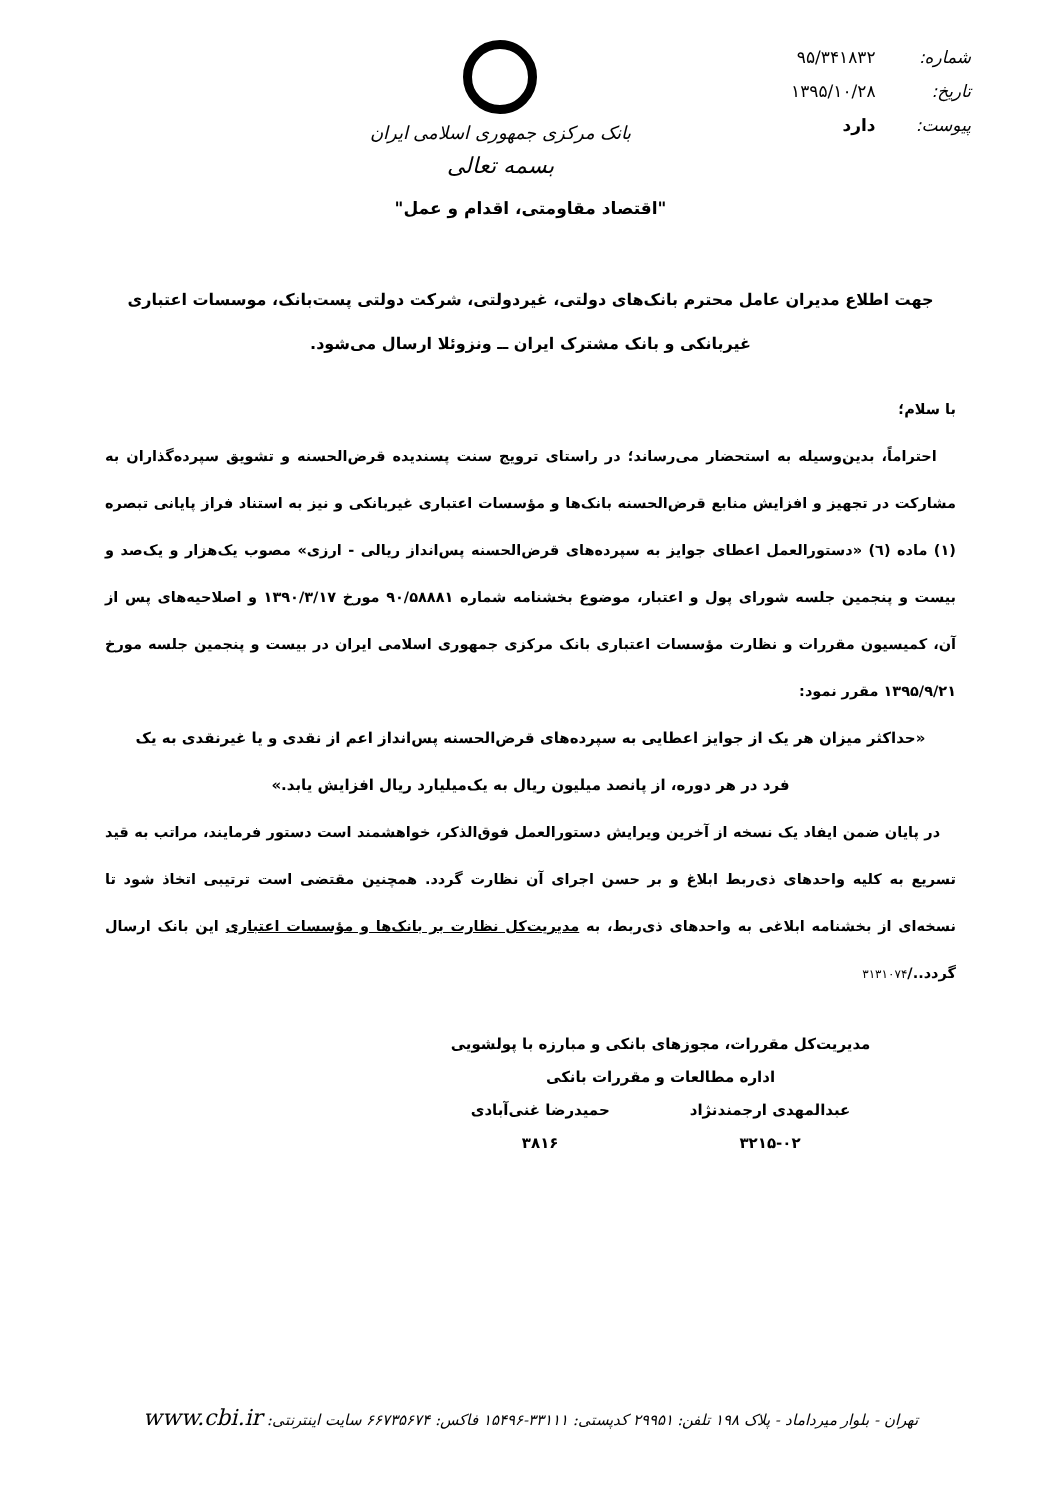شماره: ۹۵/۳۴۱۸۳۲
تاریخ: ۱۳۹۵/۱۰/۲۸
پیوست: دارد
بانک مرکزی جمهوری اسلامی ایران
بسمه تعالی
"اقتصاد مقاومتی، اقدام و عمل"
جهت اطلاع مدیران عامل محترم بانک‌های دولتی، غیردولتی، شرکت دولتی پست‌بانک، موسسات اعتباری غیربانکی و بانک مشترک ایران ــ ونزوئلا ارسال می‌شود.
با سلام؛
احتراماً، بدین‌وسیله به استحضار می‌رساند؛ در راستای ترویج سنت پسندیده قرض‌الحسنه و تشویق سپرده‌گذاران به مشارکت در تجهیز و افزایش منابع قرض‌الحسنه بانک‌ها و مؤسسات اعتباری غیربانکی و نیز به استناد فراز پایانی تبصره (۱) ماده (٦) «دستورالعمل اعطای جوایز به سپرده‌های قرض‌الحسنه پس‌انداز ریالی - ارزی» مصوب یک‌هزار و یک‌صد و بیست و پنجمین جلسه شورای پول و اعتبار، موضوع بخشنامه شماره ۹۰/۵۸۸۸۱ مورخ ۱۳۹۰/۳/۱۷ و اصلاحیه‌های پس از آن، کمیسیون مقررات و نظارت مؤسسات اعتباری بانک مرکزی جمهوری اسلامی ایران در بیست و پنجمین جلسه مورخ ۱۳۹۵/۹/۲۱ مقرر نمود:
«حداکثر میزان هر یک از جوایز اعطایی به سپرده‌های قرض‌الحسنه پس‌انداز اعم از نقدی و یا غیرنقدی به یک
فرد در هر دوره، از پانصد میلیون ریال به یک‌میلیارد ریال افزایش یابد.»
در پایان ضمن ایفاد یک نسخه از آخرین ویرایش دستورالعمل فوق‌الذکر، خواهشمند است دستور فرمایند، مراتب به قید تسریع به کلیه واحدهای ذی‌ربط ابلاغ و بر حسن اجرای آن نظارت گردد. همچنین مقتضی است ترتیبی اتخاذ شود تا نسخه‌ای از بخشنامه ابلاغی به واحدهای ذی‌ربط، به مدیریت‌کل نظارت بر بانک‌ها و مؤسسات اعتباری این بانک ارسال گردد../۳۱۳۱۰۷۴
مدیریت‌کل مقررات، مجوزهای بانکی و مبارزه با پولشویی
اداره مطالعات و مقررات بانکی
عبدالمهدی ارجمندنژاد
۳۲۱۵-۰۲
حمیدرضا غنی‌آبادی
۳۸۱۶
تهران - بلوار میرداماد - پلاک ۱۹۸ تلفن: ۲۹۹۵۱ کدپستی: ۳۳۱۱۱-۱۵۴۹۶ فاکس: ۶۶۷۳۵۶۷۴ سایت اینترنتی: www.cbi.ir